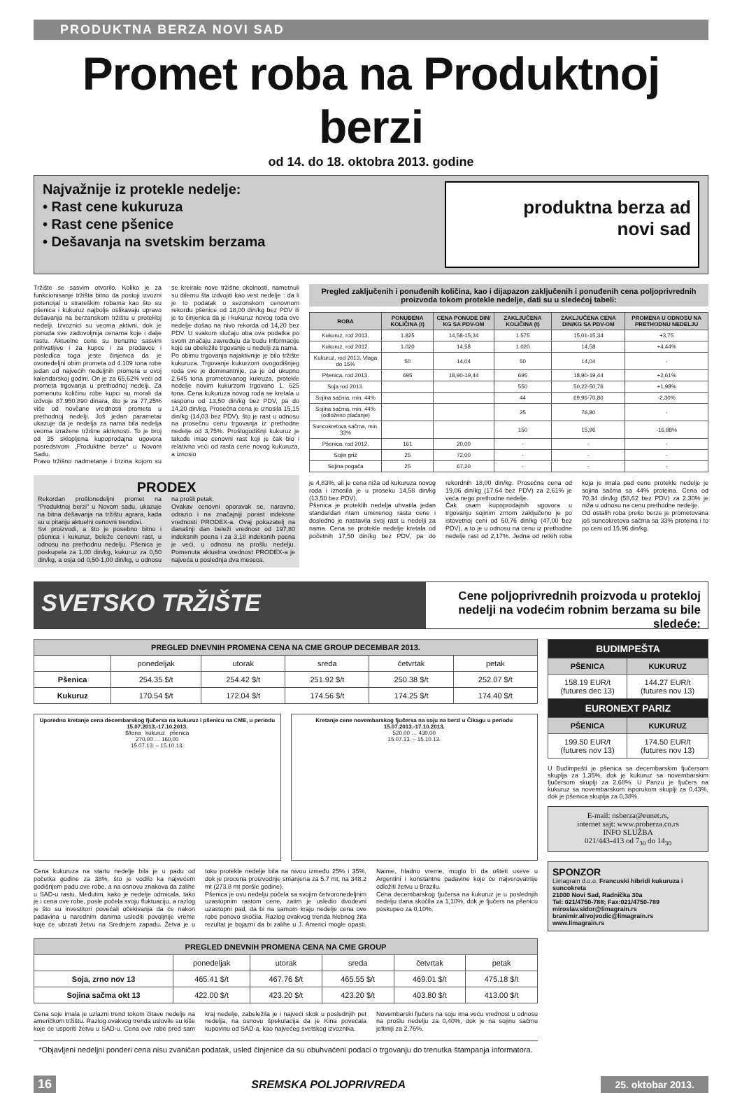PRODUKTNA BERZA NOVI SAD
Promet roba na Produktnoj berzi
od 14. do 18. oktobra 2013. godine
Najvažnije iz protekle nedelje:
• Rast cene kukuruza
• Rast cene pšenice
• Dešavanja na svetskim berzama
produktna berza ad
novi sad
Tržište se sasvim otvorilo. Koliko je za funkcionisanje tržišta bitno da postoji izvozni potencijal u strateškim robama kao što su pšenica i kukuruz najbolje oslikavaju upravo dešavanja na berzanskom tržištu u protekloj nedelji. Izvoznici su veoma aktivni, dok je ponuda sve zadovoljnija cenama koje i dalje rastu. Aktuelne cene su trenutno sasvim prihvatljive i za kupce i za prodavce i posledica toga jeste činjenica da je ovonedeljni obim prometa od 4.109 tona robe jedan od najvećih nedeljnih prometa u ovoj kalendarskoj godini. On je za 65,62% veći od prometa trgovanja u prethodnoj nedelji. Za pomenutu količinu robe kupci su morali da izdvoje 87.950.890 dinara, što je za 77,25% više od novčane vrednosti prometa u prethodnoj nedelji. Još jedan parametar ukazuje da je nedelja za nama bila nedelja veoma izražene tržišne aktivnosti. To je broj od 35 sklopljena kupoprodajna ugovora posredstvom „Produktne berze“ u Novom Sadu.
Pravo tržišno nadmetanje i brzina kojom su se kreirale nove tržišne okolnosti, nametnuli su dilemu šta izdvojiti kao vest nedelje : da li je to podatak o sezonskom cenovnom rekordu pšenice od 18,00 din/kg bez PDV ili je to činjenica da je i kukuruz novog roda ove nedelje došao na nivo rekorda od 14,20 bez PDV. U svakom slučaju oba ova podatka po svom značaju zavređuju da budu informacije koje su obeležile trgovanje u nedelji za nama.
Po obimu trgovanja najaktivnije je bilo tržište kukuruza. Trgovanje kukurzom ovogodišnjeg roda sve je dominantnije, pa je od ukupno 2.645 tona prometovanog kukruza, protekle nedelje novim kukurzom trgovano 1. 625 tona. Cena kukuruza novog roda se kretala u rasponu od 13,50 din/kg bez PDV, pa do 14,20 din/kg. Prosečna cena je iznosila 15,15 din/kg (14,03 bez PDV), što je rast u odnosu na prosečnu cenu trgovanja iz prethodne nedelje od 3,75%. Prošlogodišnji kukuruz je takođe imao cenovni rast koji je čak bio i relativno veći od rasta cene novog kukuruza, a iznosio
PRODEX
Rekordan prošlonedeljni promet na “Produktnoj berzi” u Novom sadu, ukazuje na bitna dešavanja na tržištu agrara, kada su u pitanju aktuelni cenovni trendovi.
Svi proizvodi, a što je posebno bitno i pšenica i kukuruz, beleže cenovni rast, u odnosu na prethodnu nedelju. Pšenica je poskupela za 1,00 din/kg, kukuruz za 0,50 din/kg, a osja od 0,50-1,00 din/kg, u odnosu na prošli petak.
Ovakav cenovni oporavak se, naravno, odrazio i na značajniji porast indeksne vrednosti PRODEX-a. Ovaj pokazatelj na današnji dan beleži vrednost od 197,80 indeksnih poena i za 3,18 indeksnih poena je veći, u odnosu na prošlu nedelju. Pomenuta aktuelna vrednost PRODEX-a je najveća u poslednja dva meseca.
Pregled zaključenih i ponuđenih količina, kao i dijapazon zaključenih i ponuđenih cena poljoprivrednih proizvoda tokom protekle nedelje, dati su u sledećoj tabeli:
| ROBA | PONUĐENA KOLIČINA (t) | CENA PONUDE DIN/ KG SA PDV-OM | ZAKLJUČENA KOLIČINA (t) | ZAKLJUČENA CENA DIN/KG SA PDV-OM | PROMENA U ODNOSU NA PRETHODNU NEDELJU |
| --- | --- | --- | --- | --- | --- |
| Kukuruz, rod 2013. | 1.825 | 14,58-15,34 | 1.575 | 15,01-15,34 | +3,75 |
| Kukuruz, rod 2012. | 1.020 | 14,58 | 1.020 | 14,58 | +4,44% |
| Kukuruz, rod 2013. Vlaga do 15% | 50 | 14,04 | 50 | 14,04 | - |
| Pšenica, rod 2013. | 695 | 18,90-19,44 | 695 | 18,90-19,44 | +2,61% |
| Soja rod 2013. | | | 550 | 50,22-50,76 | +1,98% |
| Sojina sačma, min. 44% | | | 44 | 69,96-70,80 | -2,30% |
| Sojina sačma, min. 44% (odloženo plaćanje) | | | 25 | 76,80 | - |
| Suncokretova sačma, min. 33% | | | 150 | 15,96 | -16,88% |
| Pšenica, rod 2012. | 161 | 20,00 | - | - | - |
| Sojin griz | 25 | 72,00 | - | - | - |
| Sojina pogača | 25 | 67,20 | - | - | - |
je 4,83%, ali je cena niža od kukuruza novog roda i iznosila je u proseku 14,58 din/kg (13,50 bez PDV).
Pšenica je proteklih nedelja uhvatila jedan standardan ritam umerenog rasta cene i dosledno je nastavila svoj rast u nedelji za nama. Cena se protekle nedelje kretala od početnih 17,50 din/kg bez PDV, pa do rekordnih 18,00 din/kg. Prosečna cena od 19,06 din/kg (17,64 bez PDV) za 2,61% je veća nego prethodne nedelje.
Čak osam kupoprodajnih ugovora u trgovanju sojinim zrnom zaključeno je po istovetnoj ceni od 50,76 din/kg (47,00 bez PDV), a to je u odnosu na cenu iz prethodne nedelje rast od 2,17%. Jedna od retkih roba koja je imala pad cene protekle nedelje je sojina sačma sa 44% proteina. Cena od 70,34 din/kg (58,62 bez PDV) za 2,30% je niža u odnosu na cenu prethodne nedelje.
Od ostalih roba preko berze je prometovana još suncokretova sačma sa 33% proteina i to po ceni od 15,96 din/kg.
SVETSKO TRŽIŠTE
Cene poljoprivrednih proizvoda u protekloj nedelji na vodećim robnim berzama su bile sledeće:
| PREGLED DNEVNIH PROMENA CENA NA CME GROUP DECEMBAR 2013. | | | | | |
| --- | --- | --- | --- | --- | --- |
| | ponedeljak | utorak | sreda | četvrtak | petak |
| Pšenica | 254.35 $/t | 254.42 $/t | 251.92 $/t | 250.38 $/t | 252.07 $/t |
| Kukuruz | 170.54 $/t | 172.04 $/t | 174.56 $/t | 174.25 $/t | 174.40 $/t |
Uporedno kretanje cena decembarskog fjučersa na kukuruz i pšenicu na CME, u periodu 15.07.2013.-17.10.2013.
$/tona kukuruz pšenica
270,00 … 160,00
15.07.13. – 15.10.13.
Kretanje cene novembarskog fjučersa na soju na berzi u Čikagu u periodu 15.07.2013.-17.10.2013.
520,00 … 430,00
15.07.13. – 15.10.13.
Cena kukuruza na startu nedelje bila je u padu od početka godine za 38%, što je vodilo ka najvećem godišnjem padu ove robe, a na osnovu znakova da zalihe u SAD-u rastu. Međutim, kako je nedelje odmicala, tako je i cena ove robe, posle počela svoju fluktuaciju, a razlog je što su investitori povećali očekivanja da će nakon padavina u narednim danima uslediti povoljnije vreme koje će ubrzati žetvu na Srednjem zapadu. Žetva je u toku protekle nedelje bila na nivou između 25% i 35%, dok je procena proizvodnje smanjena za 5.7 mt, na 348.2 mt (273.8 mt poršle godine).
Pšenica je ovu nedelju počela sa svojim četvoronedeljnim uzastopnim rastom cene, zatim je usledio dvodevni uzastopni pad, da bi na samom kraju nedelje cena ove robe ponovo skočila. Razlog ovakvog trenda hlebnog žita rezultat je bojazni da bi zalihe u J. Americi mogle opasti. Naime, hladno vreme, moglo bi da ošteti useve u Argentini i konstantne padavine koje će najverovatnije odložiti žetvu u Brazilu.
Cena decembarskog fjučersa na kukuruz je u poslednjih nedelju dana skočila za 1,10%, dok je fjučers na pšenicu poskupeo za 0,10%.
| PREGLED DNEVNIH PROMENA CENA NA CME GROUP | | | | | |
| --- | --- | --- | --- | --- | --- |
| | ponedeljak | utorak | sreda | četvrtak | petak |
| Soja, zrno nov 13 | 465.41 $/t | 467.76 $/t | 465.55 $/t | 469.01 $/t | 475.18 $/t |
| Sojina sačma okt 13 | 422.00 $/t | 423.20 $/t | 423.20 $/t | 403.80 $/t | 413.00 $/t |
Cena soje imala je uzlazni trend tokom čitave nedelje na američkom tržištu. Razlog ovakvog trenda uslovile su kiše koje će usporiti žetvu u SAD-u. Cena ove robe pred sam kraj nedelje, zabeležila je i najveći skok u poslednjih pet nedelja, na osnovu špekulacija da je Kina povećala kupovinu od SAD-a, kao najvećeg svetskog izvoznika.
Novembarski fjučers na soju ima veću vrednost u odnosu na prošlu nedelju za 0,40%, dok je na sojinu sačmu jeftiniji za 2,76%.
*Objavljeni nedeljni ponderi cena nisu zvaničan podatak, usled činjenice da su obuhvaćeni podaci o trgovanju do trenutka štampanja informatora.
| BUDIMPEŠTA | |
| --- | --- |
| PŠENICA | KUKURUZ |
| 158.19 EUR/t (futures dec 13) | 144.27 EUR/t (futures nov 13) |
| EURONEXT PARIZ | |
| PŠENICA | KUKURUZ |
| 199.50 EUR/t (futures nov 13) | 174.50 EUR/t (futures nov 13) |
U Budimpešti je pšenica sa decembarskim fjučersom skuplja za 1,35%, dok je kukuruz sa novembarskim fjučersom skuplji za 2,68%. U Parizu je fjučers na kukuruz sa novembarskom isporukom skuplji za 0,43%, dok je pšenica skuplja za 0,38%.
E-mail: nsberza@eunet.rs,
internet sajt: www.proberza.co.rs
INFO SLUŽBA
021/443-413 od 7<sub>30</sub> do 14<sub>30</sub>
SPONZOR
Limagrain d.o.o. Francuski hibridi kukuruza i suncokreta
21000 Novi Sad, Radnička 30a
Tel: 021/4750-788; Fax:021/4750-789
miroslav.sidor@limagrain.rs
branimir.alivojvodic@limagrain.rs
www.limagrain.rs
16 SREMSKA POLJOPRIVREDA 25. oktobar 2013.